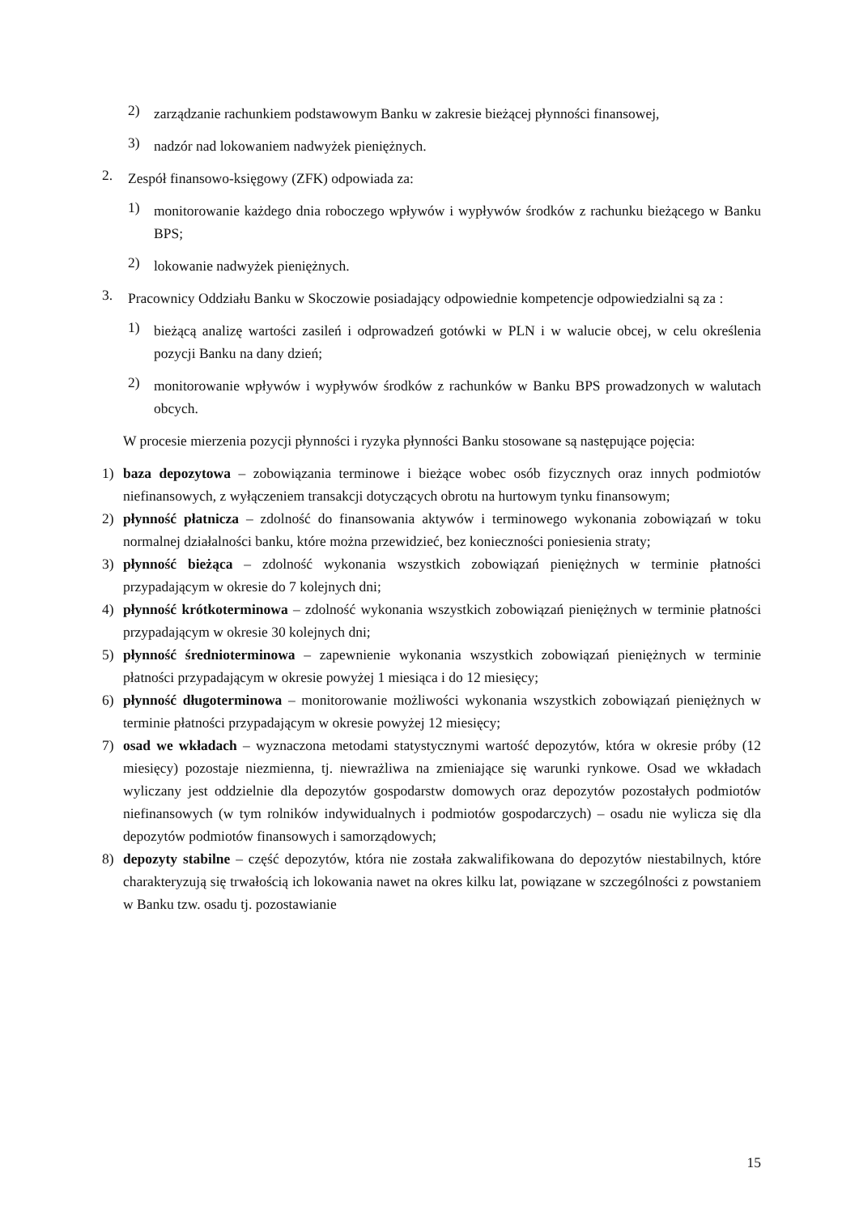2)
zarządzanie rachunkiem podstawowym Banku w zakresie bieżącej płynności finansowej,
3)
nadzór nad lokowaniem nadwyżek pieniężnych.
2.
Zespół finansowo-księgowy (ZFK) odpowiada za:
1)
monitorowanie każdego dnia roboczego wpływów i wypływów środków z rachunku bieżącego w Banku BPS;
2)
lokowanie nadwyżek pieniężnych.
3.
Pracownicy Oddziału Banku w Skoczowie posiadający odpowiednie kompetencje odpowiedzialni są za :
1)
bieżącą analizę wartości zasileń i odprowadzeń gotówki w PLN i w walucie obcej, w celu określenia pozycji Banku na dany dzień;
2)
monitorowanie wpływów i wypływów środków z rachunków w Banku BPS prowadzonych w walutach obcych.
W procesie mierzenia pozycji płynności i ryzyka płynności Banku stosowane są następujące pojęcia:
1)
baza depozytowa – zobowiązania terminowe i bieżące wobec osób fizycznych oraz innych podmiotów niefinansowych, z wyłączeniem transakcji dotyczących obrotu na hurtowym tynku finansowym;
2)
płynność płatnicza – zdolność do finansowania aktywów i terminowego wykonania zobowiązań w toku normalnej działalności banku, które można przewidzieć, bez konieczności poniesienia straty;
3)
płynność bieżąca – zdolność wykonania wszystkich zobowiązań pieniężnych w terminie płatności przypadającym w okresie do 7 kolejnych dni;
4)
płynność krótkoterminowa – zdolność wykonania wszystkich zobowiązań pieniężnych w terminie płatności przypadającym w okresie 30 kolejnych dni;
5)
płynność średnioterminowa – zapewnienie wykonania wszystkich zobowiązań pieniężnych w terminie płatności przypadającym w okresie powyżej 1 miesiąca i do 12 miesięcy;
6)
płynność długoterminowa – monitorowanie możliwości wykonania wszystkich zobowiązań pieniężnych w terminie płatności przypadającym w okresie powyżej 12 miesięcy;
7)
osad we wkładach – wyznaczona metodami statystycznymi wartość depozytów, która w okresie próby (12 miesięcy) pozostaje niezmienna, tj. niewrażliwa na zmieniające się warunki rynkowe. Osad we wkładach wyliczany jest oddzielnie dla depozytów gospodarstw domowych oraz depozytów pozostałych podmiotów niefinansowych (w tym rolników indywidualnych i podmiotów gospodarczych) – osadu nie wylicza się dla depozytów podmiotów finansowych i samorządowych;
8)
depozyty stabilne – część depozytów, która nie została zakwalifikowana do depozytów niestabilnych, które charakteryzują się trwałością ich lokowania nawet na okres kilku lat, powiązane w szczególności z powstaniem w Banku tzw. osadu tj. pozostawianie
15